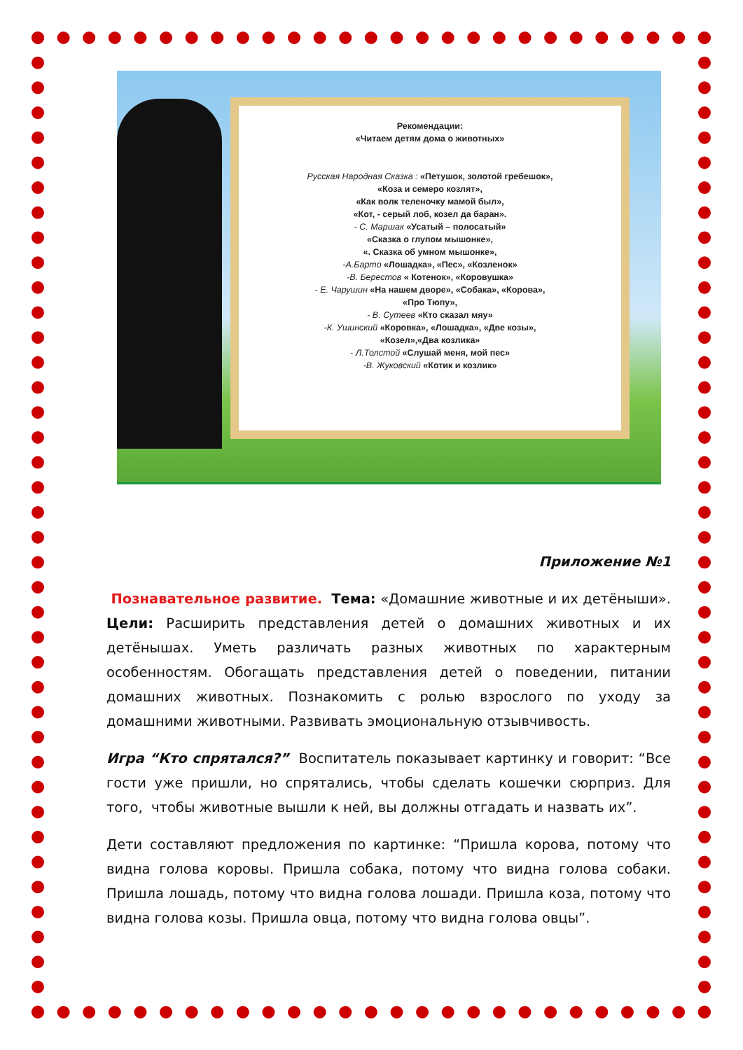Рекомендации:
«Читаем детям дома о животных»
Русская Народная Сказка : «Петушок, золотой гребешок»,
«Коза и семеро козлят»,
«Как волк теленочку мамой был»,
«Кот, - серый лоб, козел да баран».
- С. Маршак «Усатый – полосатый»
«Сказка о глупом мышонке»,
«. Сказка об умном мышонке»,
-А.Барто «Лошадка», «Пес», «Козленок»
-В. Берестов « Котенок», «Коровушка»
- Е. Чарушин «На нашем дворе», «Собака», «Корова»,
«Про Тюпу»,
- В. Сутеев «Кто сказал мяу»
-К. Ушинский «Коровка», «Лошадка», «Две козы»,
«Козел»,«Два козлика»
- Л.Толстой «Слушай меня, мой пес»
-В. Жуковский «Котик и козлик»
Приложение №1
Познавательное развитие. Тема: «Домашние животные и их детёныши». Цели: Расширить представления детей о домашних животных и их детёнышах. Уметь различать разных животных по характерным особенностям. Обогащать представления детей о поведении, питании домашних животных. Познакомить с ролью взрослого по уходу за домашними животными. Развивать эмоциональную отзывчивость.
Игра “Кто спрятался?” Воспитатель показывает картинку и говорит: “Все гости уже пришли, но спрятались, чтобы сделать кошечки сюрприз. Для того, чтобы животные вышли к ней, вы должны отгадать и назвать их”.
Дети составляют предложения по картинке: “Пришла корова, потому что видна голова коровы. Пришла собака, потому что видна голова собаки. Пришла лошадь, потому что видна голова лошади. Пришла коза, потому что видна голова козы. Пришла овца, потому что видна голова овцы”.